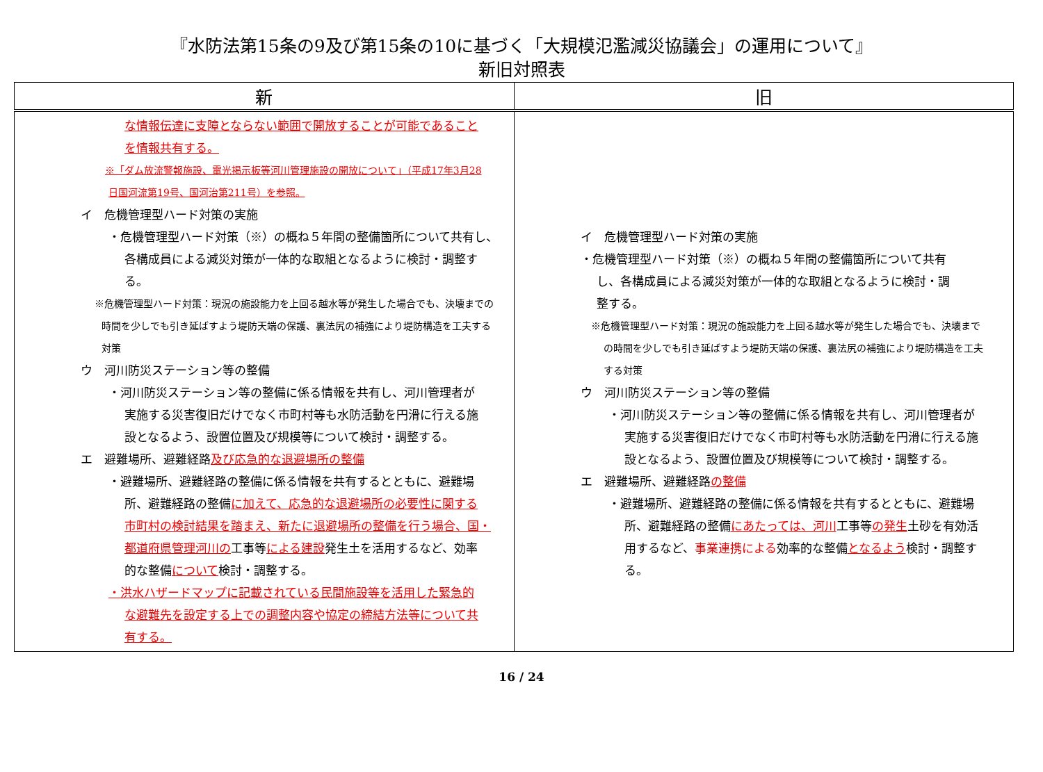『水防法第15条の9及び第15条の10に基づく「大規模氾濫減災協議会」の運用について』
新旧対照表
| 新 | 旧 |
| --- | --- |
| な情報伝達に支障とならない範囲で開放することが可能であること を情報共有する。 ※「ダム放流警報施設、電光掲示板等河川管理施設の開放について」（平成17年3月28 日国河流第19号、国河治第211号）を参照。 イ 危機管理型ハード対策の実施 ・危機管理型ハード対策（※）の概ね５年間の整備箇所について共有し、 各構成員による減災対策が一体的な取組となるように検討・調整す る。 ※危機管理型ハード対策：現況の施設能力を上回る越水等が発生した場合でも、決壊までの 時間を少しでも引き延ばすよう堤防天端の保護、裏法尻の補強により堤防構造を工夫する 対策 ウ 河川防災ステーション等の整備 ・河川防災ステーション等の整備に係る情報を共有し、河川管理者が 実施する災害復旧だけでなく市町村等も水防活動を円滑に行える施 設となるよう、設置位置及び規模等について検討・調整する。 エ 避難場所、避難経路 及び応急的な退避場所の整備 ・避難場所、避難経路の整備に係る情報を共有するとともに、避難場 所、避難経路の整備 に加えて、応急的な退避場所の必要性に関する 市町村の検討結果を踏まえ、新たに退避場所の整備を行う場合、国・ 都道府県管理河川の 工事等 による建設 発生土を活用するなど、効率 的な整備 について 検討・調整する。 ・洪水ハザードマップに記載されている民間施設等を活用した緊急的 な避難先を設定する上での調整内容や協定の締結方法等について共 有する。 | イ 危機管理型ハード対策の実施 ・危機管理型ハード対策（※）の概ね５年間の整備箇所について共有 し、各構成員による減災対策が一体的な取組となるように検討・調 整する。 ※危機管理型ハード対策：現況の施設能力を上回る越水等が発生した場合でも、決壊まで の時間を少しでも引き延ばすよう堤防天端の保護、裏法尻の補強により堤防構造を工夫 する対策 ウ 河川防災ステーション等の整備 ・河川防災ステーション等の整備に係る情報を共有し、河川管理者が 実施する災害復旧だけでなく市町村等も水防活動を円滑に行える施 設となるよう、設置位置及び規模等について検討・調整する。 エ 避難場所、避難経路 の整備 ・避難場所、避難経路の整備に係る情報を共有するとともに、避難場 所、避難経路の整備 にあたっては、河川 工事等 の発生 土砂を有効活 用するなど、 事業連携による 効率的な整備 となるよう 検討・調整す る。 |
16 / 24